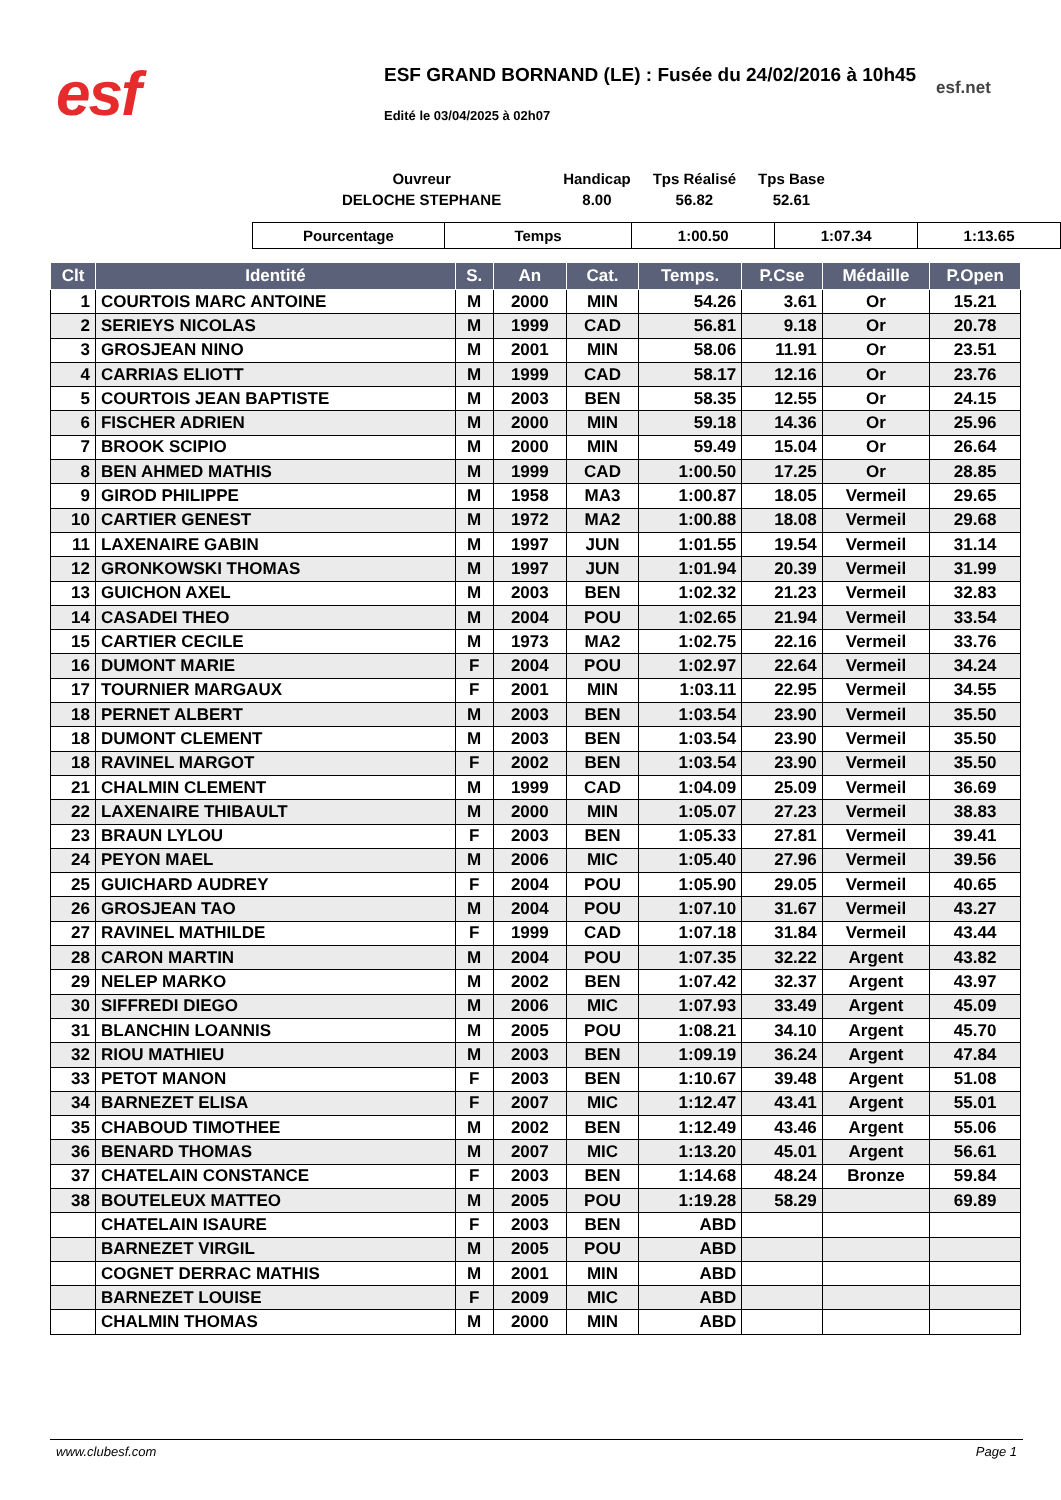esf
ESF GRAND BORNAND (LE) : Fusée du 24/02/2016 à 10h45
esf.net
Edité le 03/04/2025 à 02h07
| Ouvreur | Handicap | Tps Réalisé | Tps Base |
| DELOCHE STEPHANE | 8.00 | 56.82 | 52.61 |
| Pourcentage | Temps | 1:00.50 | 1:07.34 | 1:13.65 |
| Clt | Identité | S. | An | Cat. | Temps. | P.Cse | Médaille | P.Open |
| --- | --- | --- | --- | --- | --- | --- | --- | --- |
| 1 | COURTOIS MARC ANTOINE | M | 2000 | MIN | 54.26 | 3.61 | Or | 15.21 |
| 2 | SERIEYS NICOLAS | M | 1999 | CAD | 56.81 | 9.18 | Or | 20.78 |
| 3 | GROSJEAN NINO | M | 2001 | MIN | 58.06 | 11.91 | Or | 23.51 |
| 4 | CARRIAS ELIOTT | M | 1999 | CAD | 58.17 | 12.16 | Or | 23.76 |
| 5 | COURTOIS JEAN BAPTISTE | M | 2003 | BEN | 58.35 | 12.55 | Or | 24.15 |
| 6 | FISCHER ADRIEN | M | 2000 | MIN | 59.18 | 14.36 | Or | 25.96 |
| 7 | BROOK SCIPIO | M | 2000 | MIN | 59.49 | 15.04 | Or | 26.64 |
| 8 | BEN AHMED MATHIS | M | 1999 | CAD | 1:00.50 | 17.25 | Or | 28.85 |
| 9 | GIROD PHILIPPE | M | 1958 | MA3 | 1:00.87 | 18.05 | Vermeil | 29.65 |
| 10 | CARTIER GENEST | M | 1972 | MA2 | 1:00.88 | 18.08 | Vermeil | 29.68 |
| 11 | LAXENAIRE GABIN | M | 1997 | JUN | 1:01.55 | 19.54 | Vermeil | 31.14 |
| 12 | GRONKOWSKI THOMAS | M | 1997 | JUN | 1:01.94 | 20.39 | Vermeil | 31.99 |
| 13 | GUICHON AXEL | M | 2003 | BEN | 1:02.32 | 21.23 | Vermeil | 32.83 |
| 14 | CASADEI THEO | M | 2004 | POU | 1:02.65 | 21.94 | Vermeil | 33.54 |
| 15 | CARTIER CECILE | M | 1973 | MA2 | 1:02.75 | 22.16 | Vermeil | 33.76 |
| 16 | DUMONT MARIE | F | 2004 | POU | 1:02.97 | 22.64 | Vermeil | 34.24 |
| 17 | TOURNIER MARGAUX | F | 2001 | MIN | 1:03.11 | 22.95 | Vermeil | 34.55 |
| 18 | PERNET ALBERT | M | 2003 | BEN | 1:03.54 | 23.90 | Vermeil | 35.50 |
| 18 | DUMONT CLEMENT | M | 2003 | BEN | 1:03.54 | 23.90 | Vermeil | 35.50 |
| 18 | RAVINEL MARGOT | F | 2002 | BEN | 1:03.54 | 23.90 | Vermeil | 35.50 |
| 21 | CHALMIN CLEMENT | M | 1999 | CAD | 1:04.09 | 25.09 | Vermeil | 36.69 |
| 22 | LAXENAIRE THIBAULT | M | 2000 | MIN | 1:05.07 | 27.23 | Vermeil | 38.83 |
| 23 | BRAUN LYLOU | F | 2003 | BEN | 1:05.33 | 27.81 | Vermeil | 39.41 |
| 24 | PEYON MAEL | M | 2006 | MIC | 1:05.40 | 27.96 | Vermeil | 39.56 |
| 25 | GUICHARD AUDREY | F | 2004 | POU | 1:05.90 | 29.05 | Vermeil | 40.65 |
| 26 | GROSJEAN TAO | M | 2004 | POU | 1:07.10 | 31.67 | Vermeil | 43.27 |
| 27 | RAVINEL MATHILDE | F | 1999 | CAD | 1:07.18 | 31.84 | Vermeil | 43.44 |
| 28 | CARON MARTIN | M | 2004 | POU | 1:07.35 | 32.22 | Argent | 43.82 |
| 29 | NELEP MARKO | M | 2002 | BEN | 1:07.42 | 32.37 | Argent | 43.97 |
| 30 | SIFFREDI DIEGO | M | 2006 | MIC | 1:07.93 | 33.49 | Argent | 45.09 |
| 31 | BLANCHIN LOANNIS | M | 2005 | POU | 1:08.21 | 34.10 | Argent | 45.70 |
| 32 | RIOU MATHIEU | M | 2003 | BEN | 1:09.19 | 36.24 | Argent | 47.84 |
| 33 | PETOT MANON | F | 2003 | BEN | 1:10.67 | 39.48 | Argent | 51.08 |
| 34 | BARNEZET ELISA | F | 2007 | MIC | 1:12.47 | 43.41 | Argent | 55.01 |
| 35 | CHABOUD TIMOTHEE | M | 2002 | BEN | 1:12.49 | 43.46 | Argent | 55.06 |
| 36 | BENARD THOMAS | M | 2007 | MIC | 1:13.20 | 45.01 | Argent | 56.61 |
| 37 | CHATELAIN CONSTANCE | F | 2003 | BEN | 1:14.68 | 48.24 | Bronze | 59.84 |
| 38 | BOUTELEUX MATTEO | M | 2005 | POU | 1:19.28 | 58.29 | | 69.89 |
| | CHATELAIN ISAURE | F | 2003 | BEN | ABD | | | |
| | BARNEZET VIRGIL | M | 2005 | POU | ABD | | | |
| | COGNET DERRAC MATHIS | M | 2001 | MIN | ABD | | | |
| | BARNEZET LOUISE | F | 2009 | MIC | ABD | | | |
| | CHALMIN THOMAS | M | 2000 | MIN | ABD | | | |
www.clubesf.com Page 1